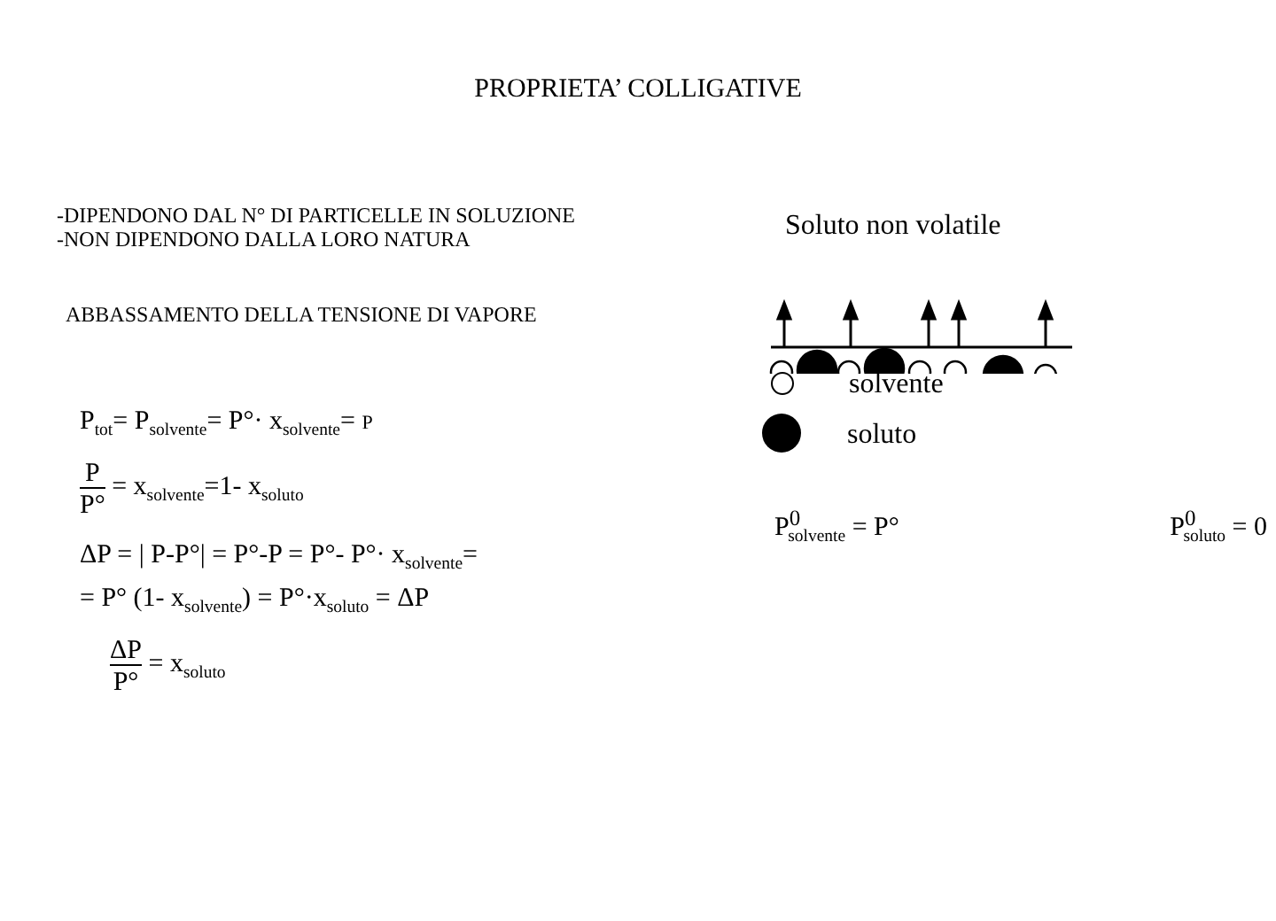PROPRIETA’ COLLIGATIVE
-DIPENDONO DAL N° DI PARTICELLE IN SOLUZIONE
-NON DIPENDONO DALLA LORO NATURA
ABBASSAMENTO DELLA TENSIONE DI VAPORE
P<sub>tot</sub>= P<sub>solvente</sub>= P°· x<sub>solvente</sub>= P
P P° = x<sub>solvente</sub>=1- x<sub>soluto</sub>
ΔP = | P-P°| = P°-P = P°- P°· x<sub>solvente</sub>=
= P° (1- x<sub>solvente</sub>) = P°·x<sub>soluto</sub> = ΔP
ΔP P° = x<sub>soluto</sub>
Soluto non volatile
solvente
soluto
P<sup>0</sup><sub>solvente</sub> = P° P<sup>0</sup><sub>soluto</sub> = 0